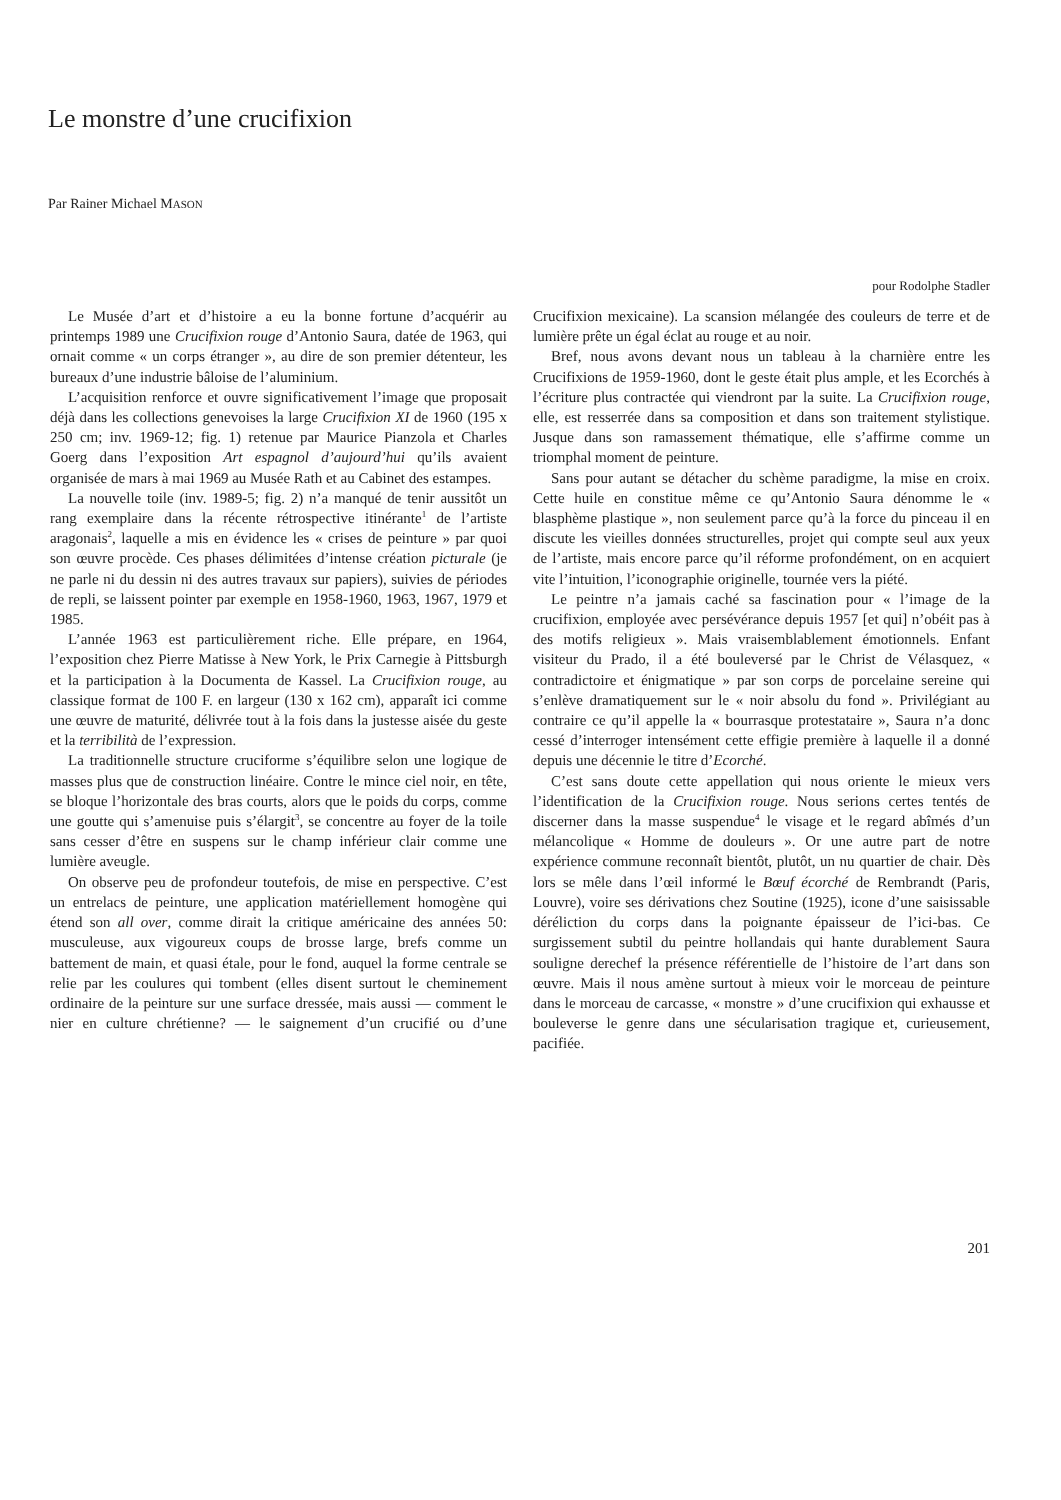Le monstre d’une crucifixion
Par Rainer Michael MASON
pour Rodolphe Stadler
Le Musée d’art et d’histoire a eu la bonne fortune d’acquérir au printemps 1989 une Crucifixion rouge d’Antonio Saura, datée de 1963, qui ornait comme « un corps étranger », au dire de son premier détenteur, les bureaux d’une industrie bâloise de l’aluminium.
L’acquisition renforce et ouvre significativement l’image que proposait déjà dans les collections genevoises la large Crucifixion XI de 1960 (195 x 250 cm; inv. 1969-12; fig. 1) retenue par Maurice Pianzola et Charles Goerg dans l’exposition Art espagnol d’aujourd’hui qu’ils avaient organisée de mars à mai 1969 au Musée Rath et au Cabinet des estampes.
La nouvelle toile (inv. 1989-5; fig. 2) n’a manqué de tenir aussitôt un rang exemplaire dans la récente rétrospective itinérante<sup>1</sup> de l’artiste aragonais<sup>2</sup>, laquelle a mis en évidence les « crises de peinture » par quoi son œuvre procède. Ces phases délimitées d’intense création picturale (je ne parle ni du dessin ni des autres travaux sur papiers), suivies de périodes de repli, se laissent pointer par exemple en 1958-1960, 1963, 1967, 1979 et 1985.
L’année 1963 est particulièrement riche. Elle prépare, en 1964, l’exposition chez Pierre Matisse à New York, le Prix Carnegie à Pittsburgh et la participation à la Documenta de Kassel. La Crucifixion rouge, au classique format de 100 F. en largeur (130 x 162 cm), apparaît ici comme une œuvre de maturité, délivrée tout à la fois dans la justesse aisée du geste et la terribilità de l’expression.
La traditionnelle structure cruciforme s’équilibre selon une logique de masses plus que de construction linéaire. Contre le mince ciel noir, en tête, se bloque l’horizontale des bras courts, alors que le poids du corps, comme une goutte qui s’amenuise puis s’élargit<sup>3</sup>, se concentre au foyer de la toile sans cesser d’être en suspens sur le champ inférieur clair comme une lumière aveugle.
On observe peu de profondeur toutefois, de mise en perspective. C’est un entrelacs de peinture, une application matériellement homogène qui étend son all over, comme dirait la critique américaine des années 50: musculeuse, aux vigoureux coups de brosse large, brefs comme un battement de main, et quasi étale, pour le fond, auquel la forme centrale se relie par les coulures qui tombent (elles disent surtout le cheminement ordinaire de la peinture sur une surface dressée, mais aussi — comment le nier en culture chrétienne? — le saignement d’un crucifié ou d’une Crucifixion mexicaine). La scansion mélangée des couleurs de terre et de lumière prête un égal éclat au rouge et au noir.
Bref, nous avons devant nous un tableau à la charnière entre les Crucifixions de 1959-1960, dont le geste était plus ample, et les Ecorchés à l’écriture plus contractée qui viendront par la suite. La Crucifixion rouge, elle, est resserrée dans sa composition et dans son traitement stylistique. Jusque dans son ramassement thématique, elle s’affirme comme un triomphal moment de peinture.
Sans pour autant se détacher du schème paradigme, la mise en croix. Cette huile en constitue même ce qu’Antonio Saura dénomme le « blasphème plastique », non seulement parce qu’à la force du pinceau il en discute les vieilles données structurelles, projet qui compte seul aux yeux de l’artiste, mais encore parce qu’il réforme profondément, on en acquiert vite l’intuition, l’iconographie originelle, tournée vers la piété.
Le peintre n’a jamais caché sa fascination pour « l’image de la crucifixion, employée avec persévérance depuis 1957 [et qui] n’obéit pas à des motifs religieux ». Mais vraisemblablement émotionnels. Enfant visiteur du Prado, il a été bouleversé par le Christ de Vélasquez, « contradictoire et énigmatique » par son corps de porcelaine sereine qui s’enlève dramatiquement sur le « noir absolu du fond ». Privilégiant au contraire ce qu’il appelle la « bourrasque protestataire », Saura n’a donc cessé d’interroger intensément cette effigie première à laquelle il a donné depuis une décennie le titre d’Ecorché.
C’est sans doute cette appellation qui nous oriente le mieux vers l’identification de la Crucifixion rouge. Nous serions certes tentés de discerner dans la masse suspendue<sup>4</sup> le visage et le regard abîmés d’un mélancolique « Homme de douleurs ». Or une autre part de notre expérience commune reconnaît bientôt, plutôt, un nu quartier de chair. Dès lors se mêle dans l’œil informé le Bœuf écorché de Rembrandt (Paris, Louvre), voire ses dérivations chez Soutine (1925), icone d’une saisissable déréliction du corps dans la poignante épaisseur de l’ici-bas. Ce surgissement subtil du peintre hollandais qui hante durablement Saura souligne derechef la présence référentielle de l’histoire de l’art dans son œuvre. Mais il nous amène surtout à mieux voir le morceau de peinture dans le morceau de carcasse, « monstre » d’une crucifixion qui exhausse et bouleverse le genre dans une sécularisation tragique et, curieusement, pacifiée.
201